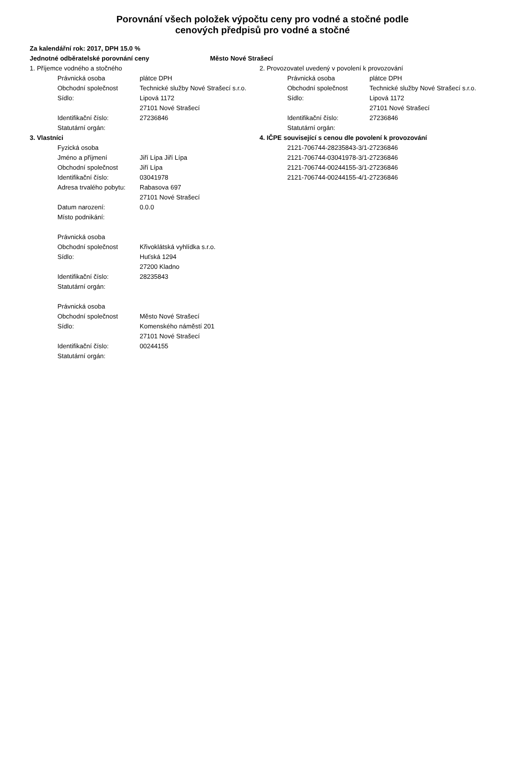Porovnání všech položek výpočtu ceny pro vodné a stočné podle
cenových předpisů pro vodné a stočné
Za kalendářní rok: 2017, DPH 15.0 %
Jednotné odběratelské porovnání ceny Město Nové Strašecí
1. Příjemce vodného a stočného
Právnická osoba plátce DPH
Obchodní společnost Technické služby Nové Strašecí s.r.o.
Sídlo: Lipová 1172
27101 Nové Strašecí
Identifikační číslo: 27236846
Statutární orgán:
2. Provozovatel uvedený v povolení k provozování
Právnická osoba plátce DPH
Obchodní společnost Technické služby Nové Strašecí s.r.o.
Sídlo: Lipová 1172
27101 Nové Strašecí
Identifikační číslo: 27236846
Statutární orgán:
3. Vlastníci
Fyzická osoba
Jméno a příjmení Jiří Lípa Jiří Lípa
Obchodní společnost Jiří Lípa
Identifikační číslo: 03041978
Adresa trvalého pobytu: Rabasova 697
27101 Nové Strašecí
Datum narození: 0.0.0
Místo podnikání:
Právnická osoba
Obchodní společnost Křivoklátská vyhlídka s.r.o.
Sídlo: Huťská 1294
27200 Kladno
Identifikační číslo: 28235843
Statutární orgán:
Právnická osoba
Obchodní společnost Město Nové Strašecí
Sídlo: Komenského náměstí 201
27101 Nové Strašecí
Identifikační číslo: 00244155
Statutární orgán:
4. IČPE související s cenou dle povolení k provozování
2121-706744-28235843-3/1-27236846
2121-706744-03041978-3/1-27236846
2121-706744-00244155-3/1-27236846
2121-706744-00244155-4/1-27236846